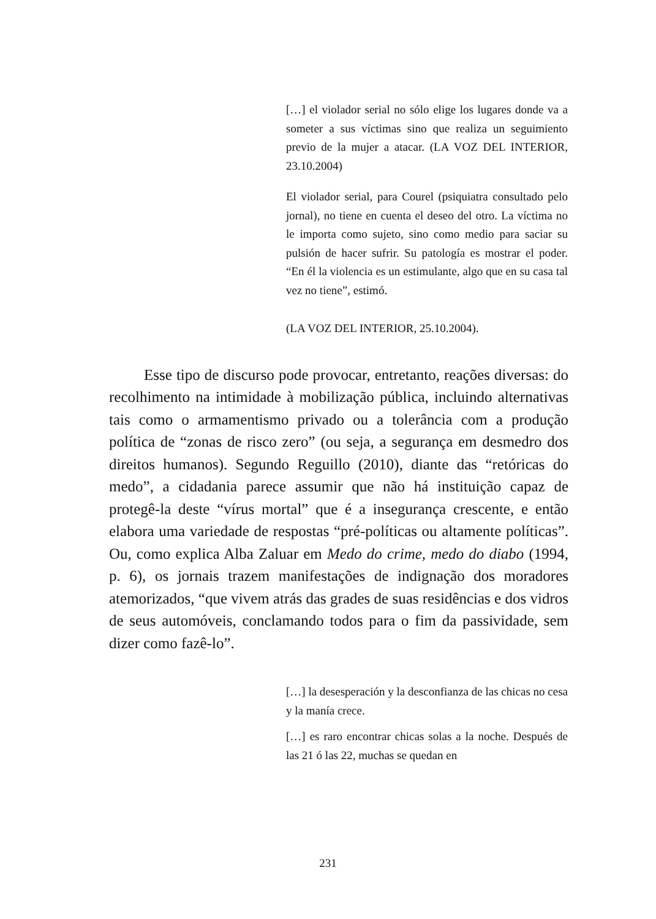[…] el violador serial no sólo elige los lugares donde va a someter a sus víctimas sino que realiza un seguimiento previo de la mujer a atacar. (LA VOZ DEL INTERIOR, 23.10.2004)
El violador serial, para Courel (psiquiatra consultado pelo jornal), no tiene en cuenta el deseo del otro. La víctima no le importa como sujeto, sino como medio para saciar su pulsión de hacer sufrir. Su patología es mostrar el poder. “En él la violencia es un estimulante, algo que en su casa tal vez no tiene”, estimó.
(LA VOZ DEL INTERIOR, 25.10.2004).
Esse tipo de discurso pode provocar, entretanto, reações diversas: do recolhimento na intimidade à mobilização pública, incluindo alternativas tais como o armamentismo privado ou a tolerância com a produção política de “zonas de risco zero” (ou seja, a segurança em desmedro dos direitos humanos). Segundo Reguillo (2010), diante das “retóricas do medo”, a cidadania parece assumir que não há instituição capaz de protegê-la deste “vírus mortal” que é a insegurança crescente, e então elabora uma variedade de respostas “pré-políticas ou altamente políticas”. Ou, como explica Alba Zaluar em Medo do crime, medo do diabo (1994, p. 6), os jornais trazem manifestações de indignação dos moradores atemorizados, “que vivem atrás das grades de suas residências e dos vidros de seus automóveis, conclamando todos para o fim da passividade, sem dizer como fazê-lo”.
[…] la desesperación y la desconfianza de las chicas no cesa y la manía crece.
[…] es raro encontrar chicas solas a la noche. Después de las 21 ó las 22, muchas se quedan en
231